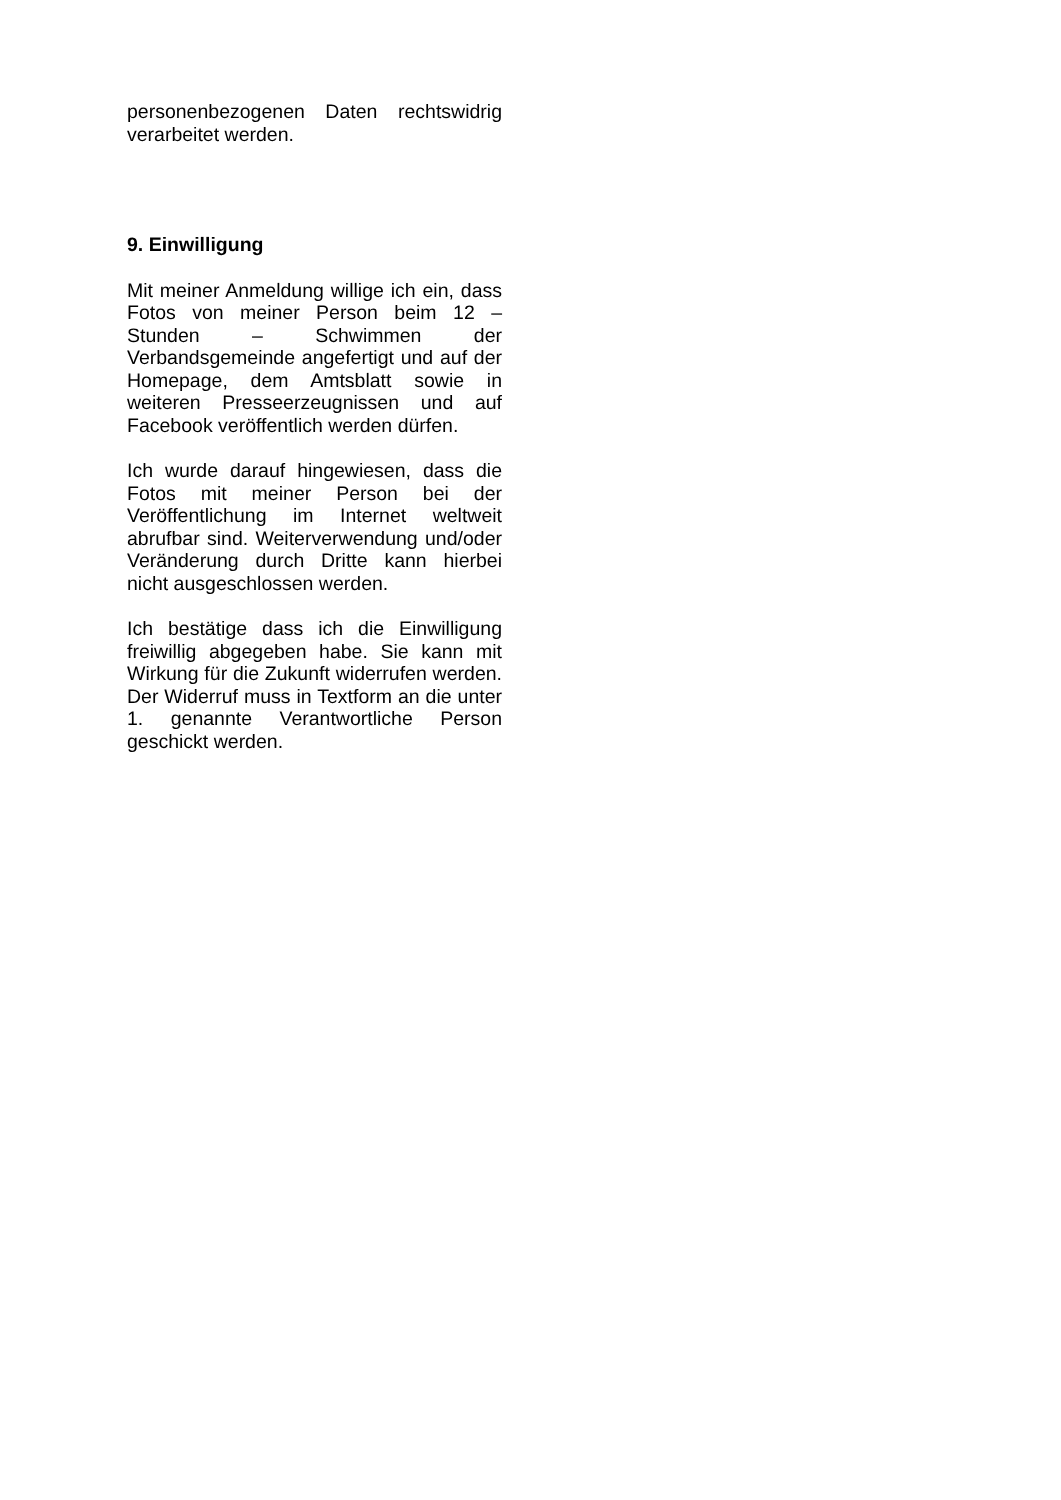personenbezogenen Daten rechtswidrig verarbeitet werden.
9. Einwilligung
Mit meiner Anmeldung willige ich ein, dass Fotos von meiner Person beim 12 – Stunden – Schwimmen der Verbandsgemeinde angefertigt und auf der Homepage, dem Amtsblatt sowie in weiteren Presseerzeugnissen und auf Facebook veröffentlich werden dürfen.
Ich wurde darauf hingewiesen, dass die Fotos mit meiner Person bei der Veröffentlichung im Internet weltweit abrufbar sind. Weiterverwendung und/oder Veränderung durch Dritte kann hierbei nicht ausgeschlossen werden.
Ich bestätige dass ich die Einwilligung freiwillig abgegeben habe. Sie kann mit Wirkung für die Zukunft widerrufen werden. Der Widerruf muss in Textform an die unter 1. genannte Verantwortliche Person geschickt werden.